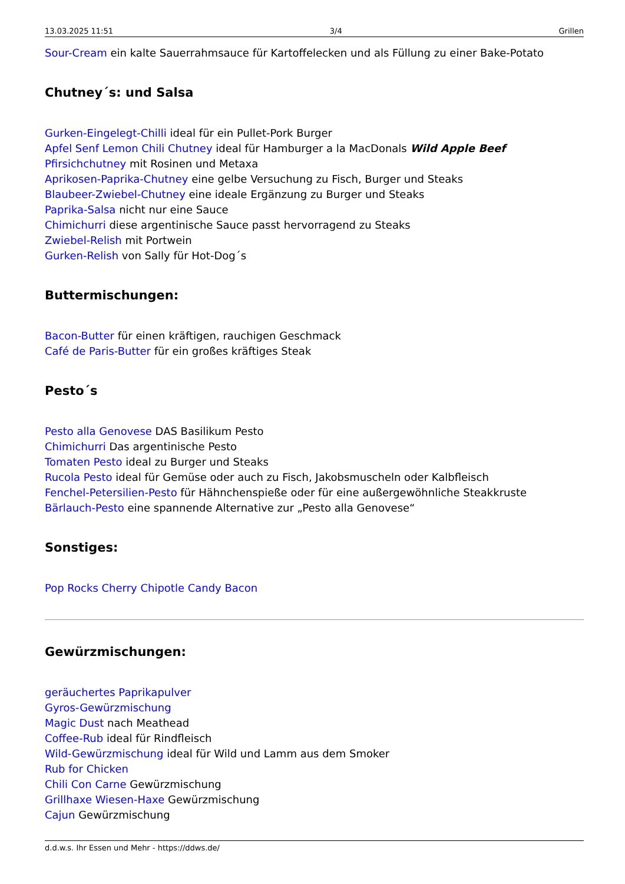13.03.2025 11:51 3/4 Grillen
Sour-Cream ein kalte Sauerrahmsauce für Kartoffelecken und als Füllung zu einer Bake-Potato
Chutney´s: und Salsa
Gurken-Eingelegt-Chilli ideal für ein Pullet-Pork Burger
Apfel Senf Lemon Chili Chutney ideal für Hamburger a la MacDonals Wild Apple Beef
Pfirsichchutney mit Rosinen und Metaxa
Aprikosen-Paprika-Chutney eine gelbe Versuchung zu Fisch, Burger und Steaks
Blaubeer-Zwiebel-Chutney eine ideale Ergänzung zu Burger und Steaks
Paprika-Salsa nicht nur eine Sauce
Chimichurri diese argentinische Sauce passt hervorragend zu Steaks
Zwiebel-Relish mit Portwein
Gurken-Relish von Sally für Hot-Dog´s
Buttermischungen:
Bacon-Butter für einen kräftigen, rauchigen Geschmack
Café de Paris-Butter für ein großes kräftiges Steak
Pesto´s
Pesto alla Genovese DAS Basilikum Pesto
Chimichurri Das argentinische Pesto
Tomaten Pesto ideal zu Burger und Steaks
Rucola Pesto ideal für Gemüse oder auch zu Fisch, Jakobsmuscheln oder Kalbfleisch
Fenchel-Petersilien-Pesto für Hähnchenspieße oder für eine außergewöhnliche Steakkruste
Bärlauch-Pesto eine spannende Alternative zur „Pesto alla Genovese“
Sonstiges:
Pop Rocks Cherry Chipotle Candy Bacon
Gewürzmischungen:
geräuchertes Paprikapulver
Gyros-Gewürzmischung
Magic Dust nach Meathead
Coffee-Rub ideal für Rindfleisch
Wild-Gewürzmischung ideal für Wild und Lamm aus dem Smoker
Rub for Chicken
Chili Con Carne Gewürzmischung
Grillhaxe Wiesen-Haxe Gewürzmischung
Cajun Gewürzmischung
d.d.w.s. Ihr Essen und Mehr - https://ddws.de/